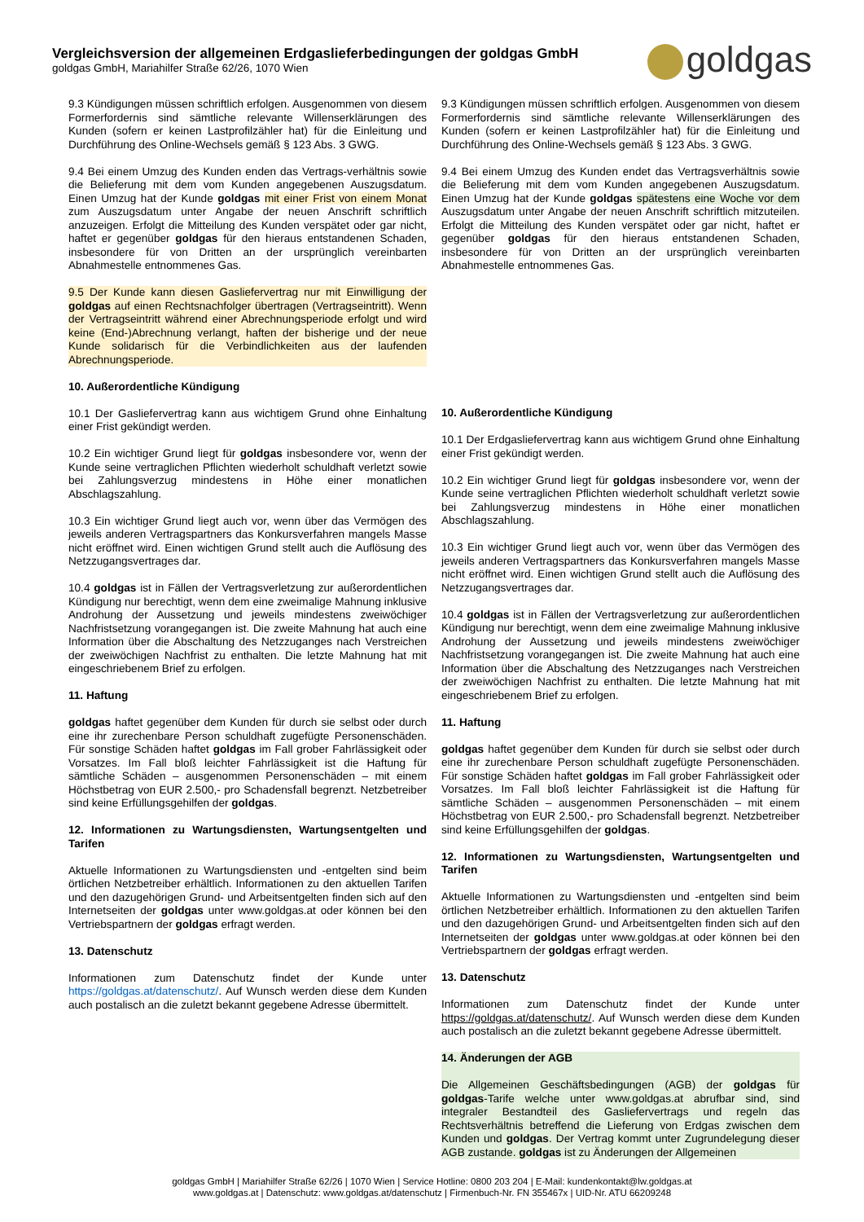Vergleichsversion der allgemeinen Erdgaslieferbedingungen der goldgas GmbH
goldgas GmbH, Mariahilfer Straße 62/26, 1070 Wien
goldgas
9.3 Kündigungen müssen schriftlich erfolgen. Ausgenommen von diesem Formerfordernis sind sämtliche relevante Willenserklärungen des Kunden (sofern er keinen Lastprofilzähler hat) für die Einleitung und Durchführung des Online-Wechsels gemäß § 123 Abs. 3 GWG.
9.4 Bei einem Umzug des Kunden enden das Vertrags-verhältnis sowie die Belieferung mit dem vom Kunden angegebenen Auszugsdatum. Einen Umzug hat der Kunde goldgas mit einer Frist von einem Monat zum Auszugsdatum unter Angabe der neuen Anschrift schriftlich anzuzeigen. Erfolgt die Mitteilung des Kunden verspätet oder gar nicht, haftet er gegenüber goldgas für den hieraus entstandenen Schaden, insbesondere für von Dritten an der ursprünglich vereinbarten Abnahmestelle entnommenes Gas.
9.5 Der Kunde kann diesen Gasliefervertrag nur mit Einwilligung der goldgas auf einen Rechtsnachfolger übertragen (Vertragseintritt). Wenn der Vertragseintritt während einer Abrechnungsperiode erfolgt und wird keine (End-)Abrechnung verlangt, haften der bisherige und der neue Kunde solidarisch für die Verbindlichkeiten aus der laufenden Abrechnungsperiode.
10. Außerordentliche Kündigung
10.1 Der Gasliefervertrag kann aus wichtigem Grund ohne Einhaltung einer Frist gekündigt werden.
10.2 Ein wichtiger Grund liegt für goldgas insbesondere vor, wenn der Kunde seine vertraglichen Pflichten wiederholt schuldhaft verletzt sowie bei Zahlungsverzug mindestens in Höhe einer monatlichen Abschlagszahlung.
10.3 Ein wichtiger Grund liegt auch vor, wenn über das Vermögen des jeweils anderen Vertragspartners das Konkursverfahren mangels Masse nicht eröffnet wird. Einen wichtigen Grund stellt auch die Auflösung des Netzzugangsvertrages dar.
10.4 goldgas ist in Fällen der Vertragsverletzung zur außerordentlichen Kündigung nur berechtigt, wenn dem eine zweimalige Mahnung inklusive Androhung der Aussetzung und jeweils mindestens zweiwöchiger Nachfristsetzung vorangegangen ist. Die zweite Mahnung hat auch eine Information über die Abschaltung des Netzzuganges nach Verstreichen der zweiwöchigen Nachfrist zu enthalten. Die letzte Mahnung hat mit eingeschriebenem Brief zu erfolgen.
11. Haftung
goldgas haftet gegenüber dem Kunden für durch sie selbst oder durch eine ihr zurechenbare Person schuldhaft zugefügte Personenschäden. Für sonstige Schäden haftet goldgas im Fall grober Fahrlässigkeit oder Vorsatzes. Im Fall bloß leichter Fahrlässigkeit ist die Haftung für sämtliche Schäden – ausgenommen Personenschäden – mit einem Höchstbetrag von EUR 2.500,- pro Schadensfall begrenzt. Netzbetreiber sind keine Erfüllungsgehilfen der goldgas.
12. Informationen zu Wartungsdiensten, Wartungsentgelten und Tarifen
Aktuelle Informationen zu Wartungsdiensten und -entgelten sind beim örtlichen Netzbetreiber erhältlich. Informationen zu den aktuellen Tarifen und den dazugehörigen Grund- und Arbeitsentgelten finden sich auf den Internetseiten der goldgas unter www.goldgas.at oder können bei den Vertriebspartnern der goldgas erfragt werden.
13. Datenschutz
Informationen zum Datenschutz findet der Kunde unter https://goldgas.at/datenschutz/. Auf Wunsch werden diese dem Kunden auch postalisch an die zuletzt bekannt gegebene Adresse übermittelt.
9.3 Kündigungen müssen schriftlich erfolgen. Ausgenommen von diesem Formerfordernis sind sämtliche relevante Willenserklärungen des Kunden (sofern er keinen Lastprofilzähler hat) für die Einleitung und Durchführung des Online-Wechsels gemäß § 123 Abs. 3 GWG.
9.4 Bei einem Umzug des Kunden endet das Vertragsverhältnis sowie die Belieferung mit dem vom Kunden angegebenen Auszugsdatum. Einen Umzug hat der Kunde goldgas spätestens eine Woche vor dem Auszugsdatum unter Angabe der neuen Anschrift schriftlich mitzuteilen. Erfolgt die Mitteilung des Kunden verspätet oder gar nicht, haftet er gegenüber goldgas für den hieraus entstandenen Schaden, insbesondere für von Dritten an der ursprünglich vereinbarten Abnahmestelle entnommenes Gas.
10. Außerordentliche Kündigung
10.1 Der Erdgasliefervertrag kann aus wichtigem Grund ohne Einhaltung einer Frist gekündigt werden.
10.2 Ein wichtiger Grund liegt für goldgas insbesondere vor, wenn der Kunde seine vertraglichen Pflichten wiederholt schuldhaft verletzt sowie bei Zahlungsverzug mindestens in Höhe einer monatlichen Abschlagszahlung.
10.3 Ein wichtiger Grund liegt auch vor, wenn über das Vermögen des jeweils anderen Vertragspartners das Konkursverfahren mangels Masse nicht eröffnet wird. Einen wichtigen Grund stellt auch die Auflösung des Netzzugangsvertrages dar.
10.4 goldgas ist in Fällen der Vertragsverletzung zur außerordentlichen Kündigung nur berechtigt, wenn dem eine zweimalige Mahnung inklusive Androhung der Aussetzung und jeweils mindestens zweiwöchiger Nachfristsetzung vorangegangen ist. Die zweite Mahnung hat auch eine Information über die Abschaltung des Netzzuganges nach Verstreichen der zweiwöchigen Nachfrist zu enthalten. Die letzte Mahnung hat mit eingeschriebenem Brief zu erfolgen.
11. Haftung
goldgas haftet gegenüber dem Kunden für durch sie selbst oder durch eine ihr zurechenbare Person schuldhaft zugefügte Personenschäden. Für sonstige Schäden haftet goldgas im Fall grober Fahrlässigkeit oder Vorsatzes. Im Fall bloß leichter Fahrlässigkeit ist die Haftung für sämtliche Schäden – ausgenommen Personenschäden – mit einem Höchstbetrag von EUR 2.500,- pro Schadensfall begrenzt. Netzbetreiber sind keine Erfüllungsgehilfen der goldgas.
12. Informationen zu Wartungsdiensten, Wartungsentgelten und Tarifen
Aktuelle Informationen zu Wartungsdiensten und -entgelten sind beim örtlichen Netzbetreiber erhältlich. Informationen zu den aktuellen Tarifen und den dazugehörigen Grund- und Arbeitsentgelten finden sich auf den Internetseiten der goldgas unter www.goldgas.at oder können bei den Vertriebspartnern der goldgas erfragt werden.
13. Datenschutz
Informationen zum Datenschutz findet der Kunde unter https://goldgas.at/datenschutz/. Auf Wunsch werden diese dem Kunden auch postalisch an die zuletzt bekannt gegebene Adresse übermittelt.
14. Änderungen der AGB
Die Allgemeinen Geschäftsbedingungen (AGB) der goldgas für goldgas-Tarife welche unter www.goldgas.at abrufbar sind, sind integraler Bestandteil des Gasliefervertrags und regeln das Rechtsverhältnis betreffend die Lieferung von Erdgas zwischen dem Kunden und goldgas. Der Vertrag kommt unter Zugrundelegung dieser AGB zustande. goldgas ist zu Änderungen der Allgemeinen
goldgas GmbH | Mariahilfer Straße 62/26 | 1070 Wien | Service Hotline: 0800 203 204 | E-Mail: kundenkontakt@lw.goldgas.at
www.goldgas.at | Datenschutz: www.goldgas.at/datenschutz | Firmenbuch-Nr. FN 355467x | UID-Nr. ATU 66209248